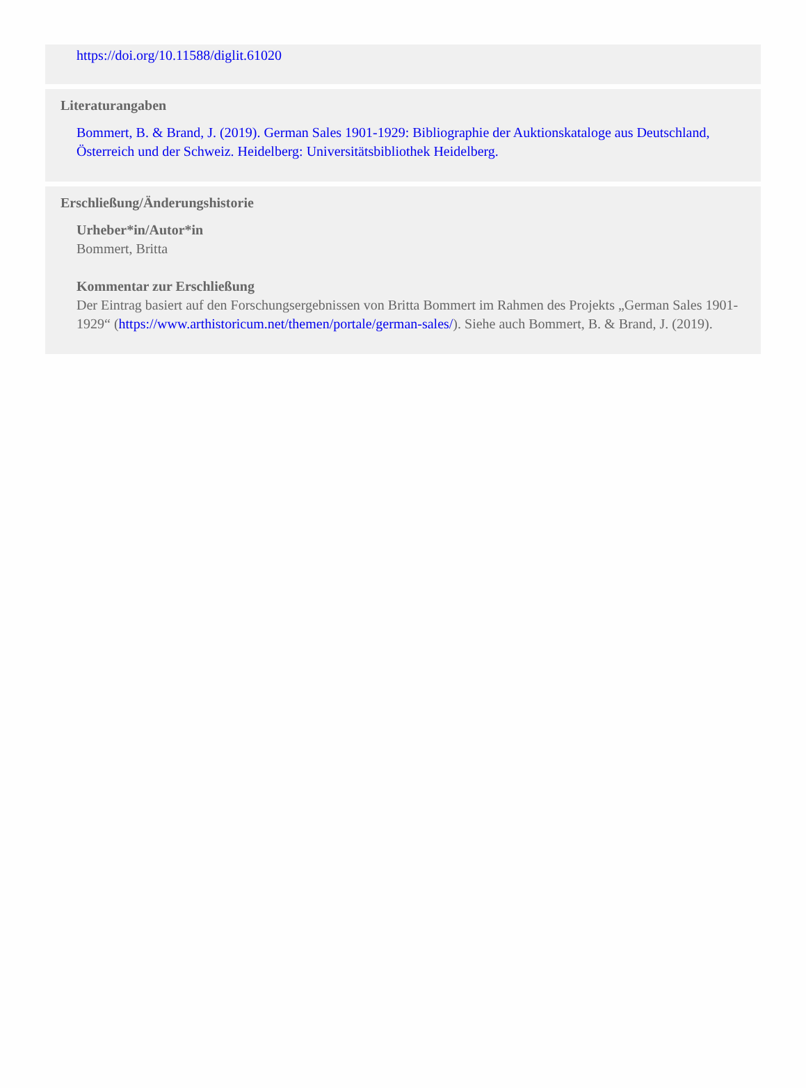https://doi.org/10.11588/diglit.61020
Literaturangaben
Bommert, B. & Brand, J. (2019). German Sales 1901-1929: Bibliographie der Auktionskataloge aus Deutschland, Österreich und der Schweiz. Heidelberg: Universitätsbibliothek Heidelberg.
Erschließung/Änderungshistorie
Urheber*in/Autor*in
Bommert, Britta
Kommentar zur Erschließung
Der Eintrag basiert auf den Forschungsergebnissen von Britta Bommert im Rahmen des Projekts „German Sales 1901-1929“ (https://www.arthistoricum.net/themen/portale/german-sales/). Siehe auch Bommert, B. & Brand, J. (2019).